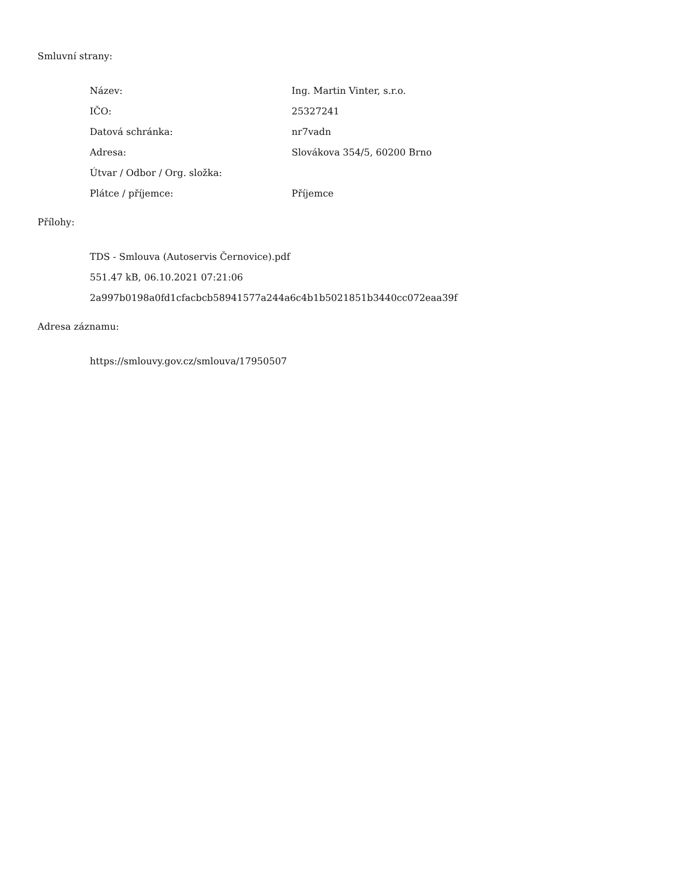Smluvní strany:
| Název: | Ing. Martin Vinter, s.r.o. |
| IČO: | 25327241 |
| Datová schránka: | nr7vadn |
| Adresa: | Slovákova 354/5, 60200 Brno |
| Útvar / Odbor / Org. složka: | |
| Plátce / příjemce: | Příjemce |
Přílohy:
TDS - Smlouva (Autoservis Černovice).pdf
551.47 kB, 06.10.2021 07:21:06
2a997b0198a0fd1cfacbcb58941577a244a6c4b1b5021851b3440cc072eaa39f
Adresa záznamu:
https://smlouvy.gov.cz/smlouva/17950507